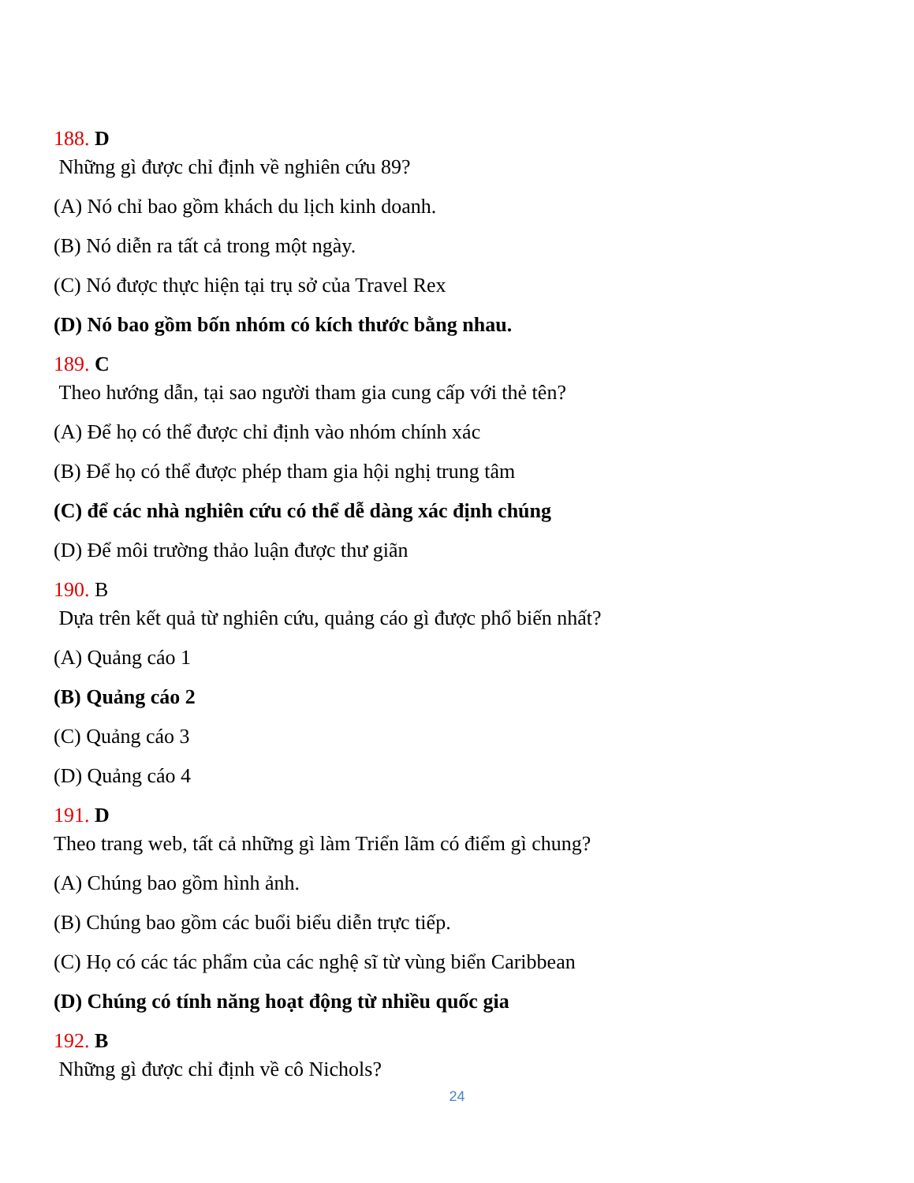188. D
Những gì được chỉ định về nghiên cứu 89?
(A) Nó chỉ bao gồm khách du lịch kinh doanh.
(B) Nó diễn ra tất cả trong một ngày.
(C) Nó được thực hiện tại trụ sở của Travel Rex
(D) Nó bao gồm bốn nhóm có kích thước bằng nhau.
189. C
Theo hướng dẫn, tại sao người tham gia cung cấp với thẻ tên?
(A) Để họ có thể được chỉ định vào nhóm chính xác
(B) Để họ có thể được phép tham gia hội nghị trung tâm
(C) để các nhà nghiên cứu có thể dễ dàng xác định chúng
(D) Để môi trường thảo luận được thư giãn
190. B
Dựa trên kết quả từ nghiên cứu, quảng cáo gì được phổ biến nhất?
(A) Quảng cáo 1
(B) Quảng cáo 2
(C) Quảng cáo 3
(D) Quảng cáo 4
191. D
Theo trang web, tất cả những gì làm Triển lãm có điểm gì chung?
(A) Chúng bao gồm hình ảnh.
(B) Chúng bao gồm các buổi biểu diễn trực tiếp.
(C) Họ có các tác phẩm của các nghệ sĩ từ vùng biển Caribbean
(D) Chúng có tính năng hoạt động từ nhiều quốc gia
192. B
Những gì được chỉ định về cô Nichols?
24